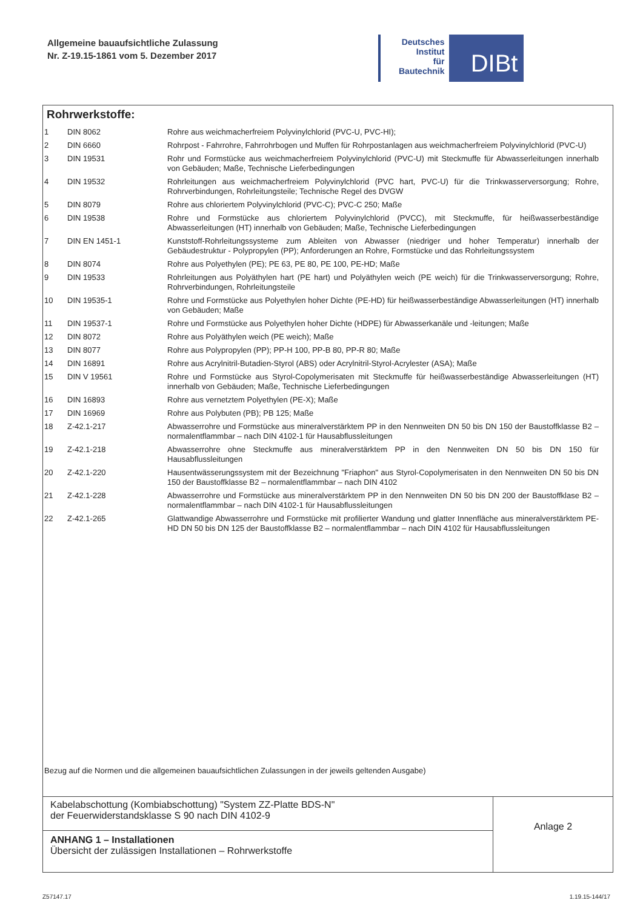Allgemeine bauaufsichtliche Zulassung
Nr. Z-19.15-1861 vom 5. Dezember 2017
Deutsches
Institut
für
Bautechnik
DIBt
Rohrwerkstoffe:
| 1 | DIN 8062 | Rohre aus weichmacherfreiem Polyvinylchlorid (PVC-U, PVC-HI); |
| 2 | DIN 6660 | Rohrpost - Fahrrohre, Fahrrohrbogen und Muffen für Rohrpostanlagen aus weichmacherfreiem Polyvinylchlorid (PVC-U) |
| 3 | DIN 19531 | Rohr und Formstücke aus weichmacherfreiem Polyvinylchlorid (PVC-U) mit Steckmuffe für Abwasserleitungen innerhalb von Gebäuden; Maße, Technische Lieferbedingungen |
| 4 | DIN 19532 | Rohrleitungen aus weichmacherfreiem Polyvinylchlorid (PVC hart, PVC-U) für die Trinkwasserversorgung; Rohre, Rohrverbindungen, Rohrleitungsteile; Technische Regel des DVGW |
| 5 | DIN 8079 | Rohre aus chloriertem Polyvinylchlorid (PVC-C); PVC-C 250; Maße |
| 6 | DIN 19538 | Rohre und Formstücke aus chloriertem Polyvinylchlorid (PVCC), mit Steckmuffe, für heißwasserbeständige Abwasserleitungen (HT) innerhalb von Gebäuden; Maße, Technische Lieferbedingungen |
| 7 | DIN EN 1451-1 | Kunststoff-Rohrleitungssysteme zum Ableiten von Abwasser (niedriger und hoher Temperatur) innerhalb der Gebäudestruktur - Polypropylen (PP); Anforderungen an Rohre, Formstücke und das Rohrleitungssystem |
| 8 | DIN 8074 | Rohre aus Polyethylen (PE); PE 63, PE 80, PE 100, PE-HD; Maße |
| 9 | DIN 19533 | Rohrleitungen aus Polyäthylen hart (PE hart) und Polyäthylen weich (PE weich) für die Trinkwasserversorgung; Rohre, Rohrverbindungen, Rohrleitungsteile |
| 10 | DIN 19535-1 | Rohre und Formstücke aus Polyethylen hoher Dichte (PE-HD) für heißwasserbeständige Abwasserleitungen (HT) innerhalb von Gebäuden; Maße |
| 11 | DIN 19537-1 | Rohre und Formstücke aus Polyethylen hoher Dichte (HDPE) für Abwasserkanäle und -leitungen; Maße |
| 12 | DIN 8072 | Rohre aus Polyäthylen weich (PE weich); Maße |
| 13 | DIN 8077 | Rohre aus Polypropylen (PP); PP-H 100, PP-B 80, PP-R 80; Maße |
| 14 | DIN 16891 | Rohre aus Acrylnitril-Butadien-Styrol (ABS) oder Acrylnitril-Styrol-Acrylester (ASA); Maße |
| 15 | DIN V 19561 | Rohre und Formstücke aus Styrol-Copolymerisaten mit Steckmuffe für heißwasserbeständige Abwasserleitungen (HT) innerhalb von Gebäuden; Maße, Technische Lieferbedingungen |
| 16 | DIN 16893 | Rohre aus vernetztem Polyethylen (PE-X); Maße |
| 17 | DIN 16969 | Rohre aus Polybuten (PB); PB 125; Maße |
| 18 | Z-42.1-217 | Abwasserrohre und Formstücke aus mineralverstärktem PP in den Nennweiten DN 50 bis DN 150 der Baustoffklasse B2 – normalentflammbar – nach DIN 4102-1 für Hausabflussleitungen |
| 19 | Z-42.1-218 | Abwasserrohre ohne Steckmuffe aus mineralverstärktem PP in den Nennweiten DN 50 bis DN 150 für Hausabflussleitungen |
| 20 | Z-42.1-220 | Hausentwässerungssystem mit der Bezeichnung "Friaphon" aus Styrol-Copolymerisaten in den Nennweiten DN 50 bis DN 150 der Baustoffklasse B2 – normalentflammbar – nach DIN 4102 |
| 21 | Z-42.1-228 | Abwasserrohre und Formstücke aus mineralverstärktem PP in den Nennweiten DN 50 bis DN 200 der Baustoffklase B2 – normalentflammbar – nach DIN 4102-1 für Hausabflussleitungen |
| 22 | Z-42.1-265 | Glattwandige Abwasserrohre und Formstücke mit profilierter Wandung und glatter Innenfläche aus mineralverstärktem PE-HD DN 50 bis DN 125 der Baustoffklasse B2 – normalentflammbar – nach DIN 4102 für Hausabflussleitungen |
Bezug auf die Normen und die allgemeinen bauaufsichtlichen Zulassungen in der jeweils geltenden Ausgabe)
Kabelabschottung (Kombiabschottung) "System ZZ-Platte BDS-N"
der Feuerwiderstandsklasse S 90 nach DIN 4102-9
ANHANG 1 – Installationen
Übersicht der zulässigen Installationen – Rohrwerkstoffe
Anlage 2
Z57147.17 1.19.15-144/17